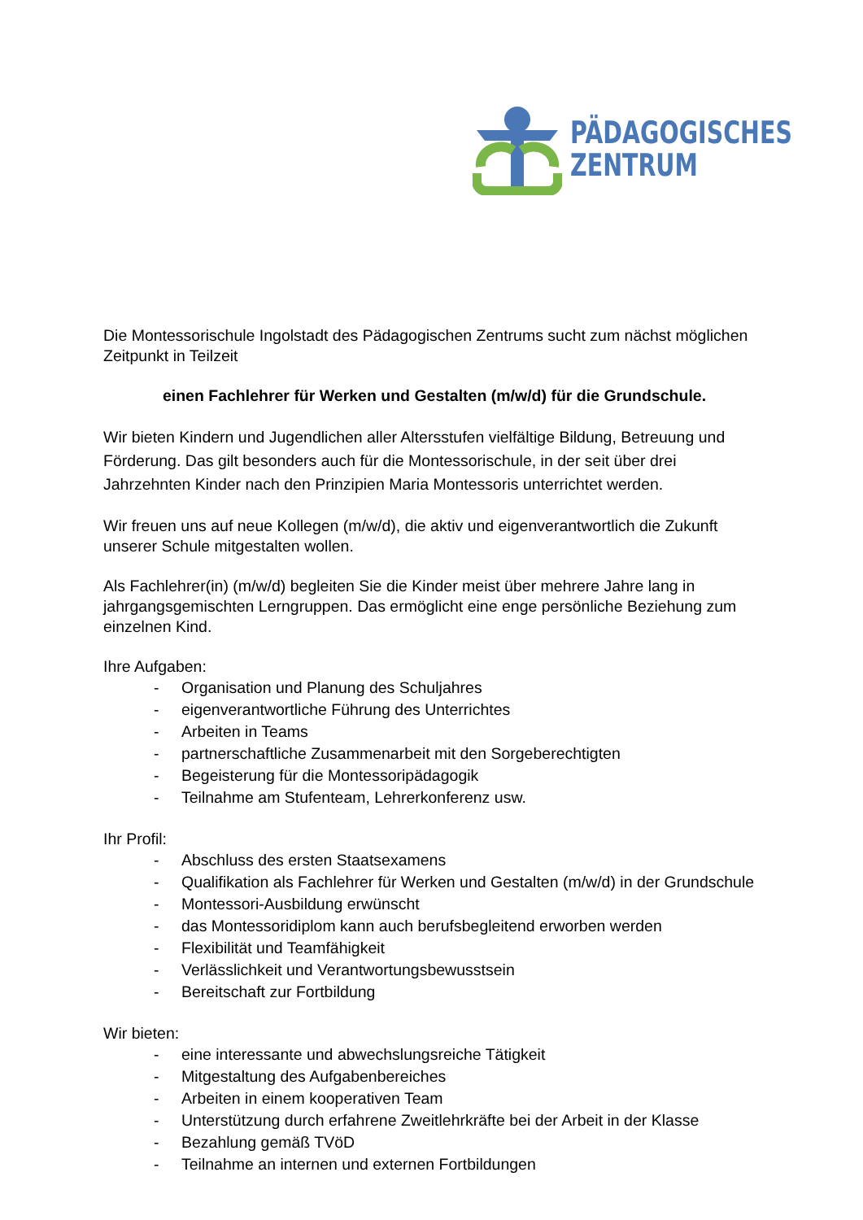PÄDAGOGISCHES
ZENTRUM
Die Montessorischule Ingolstadt des Pädagogischen Zentrums sucht zum nächst möglichen Zeitpunkt in Teilzeit
einen Fachlehrer für Werken und Gestalten (m/w/d) für die Grundschule.
Wir bieten Kindern und Jugendlichen aller Altersstufen vielfältige Bildung, Betreuung und Förderung. Das gilt besonders auch für die Montessorischule, in der seit über drei Jahrzehnten Kinder nach den Prinzipien Maria Montessoris unterrichtet werden.
Wir freuen uns auf neue Kollegen (m/w/d), die aktiv und eigenverantwortlich die Zukunft unserer Schule mitgestalten wollen.
Als Fachlehrer(in) (m/w/d) begleiten Sie die Kinder meist über mehrere Jahre lang in jahrgangsgemischten Lerngruppen. Das ermöglicht eine enge persönliche Beziehung zum einzelnen Kind.
Ihre Aufgaben:
- Organisation und Planung des Schuljahres
- eigenverantwortliche Führung des Unterrichtes
- Arbeiten in Teams
- partnerschaftliche Zusammenarbeit mit den Sorgeberechtigten
- Begeisterung für die Montessoripädagogik
- Teilnahme am Stufenteam, Lehrerkonferenz usw.
Ihr Profil:
- Abschluss des ersten Staatsexamens
- Qualifikation als Fachlehrer für Werken und Gestalten (m/w/d) in der Grundschule
- Montessori-Ausbildung erwünscht
- das Montessoridiplom kann auch berufsbegleitend erworben werden
- Flexibilität und Teamfähigkeit
- Verlässlichkeit und Verantwortungsbewusstsein
- Bereitschaft zur Fortbildung
Wir bieten:
- eine interessante und abwechslungsreiche Tätigkeit
- Mitgestaltung des Aufgabenbereiches
- Arbeiten in einem kooperativen Team
- Unterstützung durch erfahrene Zweitlehrkräfte bei der Arbeit in der Klasse
- Bezahlung gemäß TVöD
- Teilnahme an internen und externen Fortbildungen